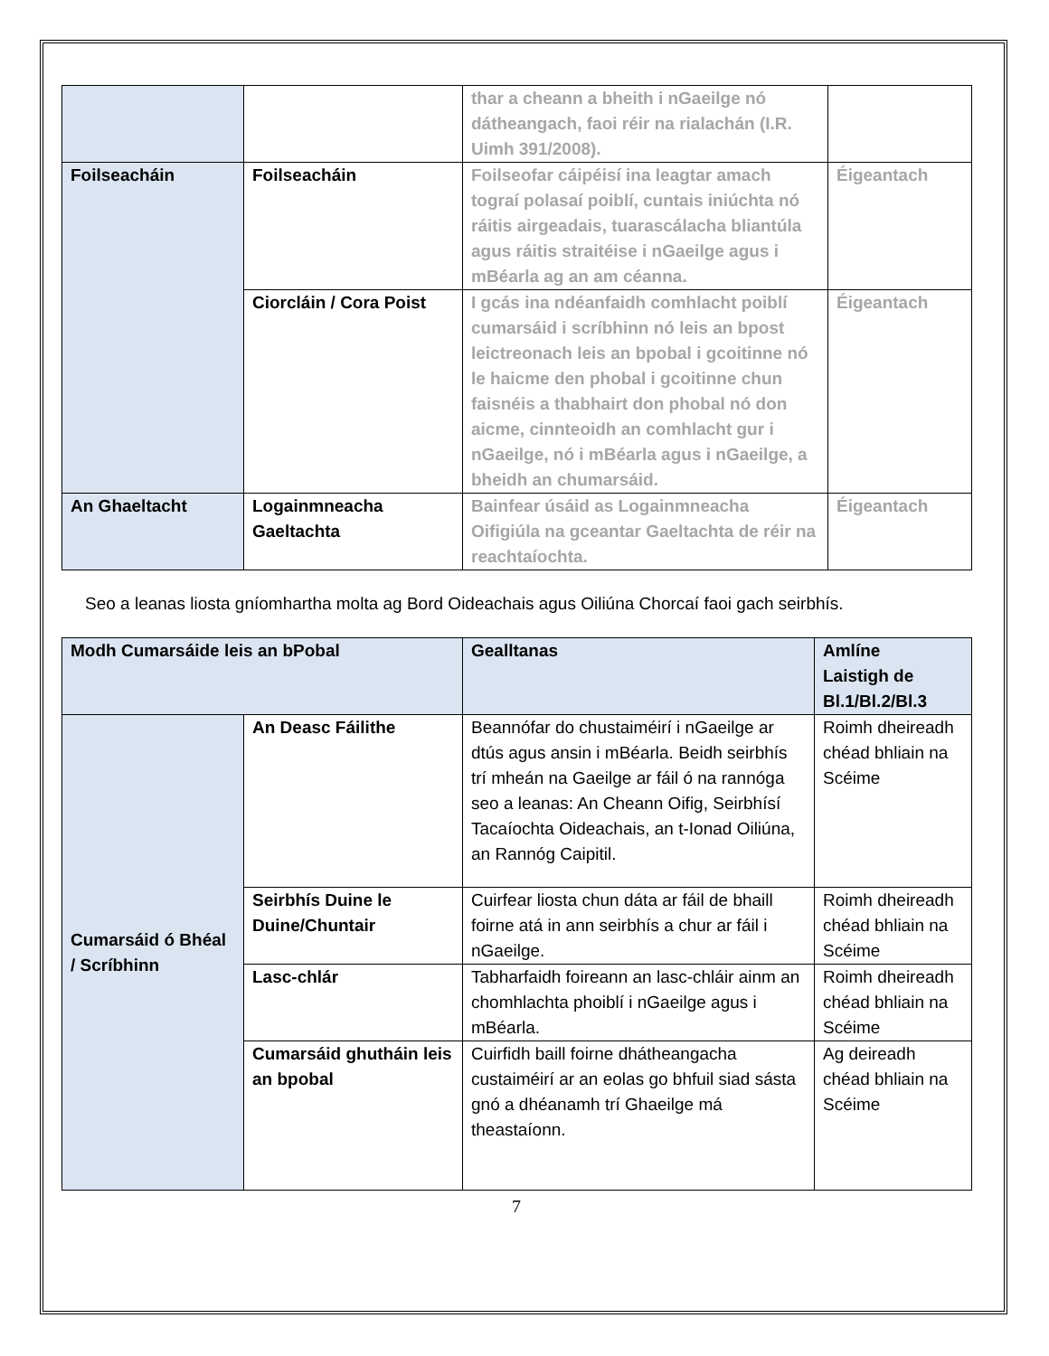| | | thar a cheann a bheith i nGaeilge nó dátheangach, faoi réir na rialachán (I.R. Uimh 391/2008). | |
| Foilseacháin | Foilseacháin | Foilseofar cáipéisí ina leagtar amach tograí polasaí poiblí, cuntais iniúchta nó ráitis airgeadais, tuarascálacha bliantúla agus ráitis straitéise i nGaeilge agus i mBéarla ag an am céanna. | Éigeantach |
| | Ciorcláin / Cora Poist | I gcás ina ndéanfaidh comhlacht poiblí cumarsáid i scríbhinn nó leis an bpost leictreonach leis an bpobal i gcoitinne nó le haicme den phobal i gcoitinne chun faisnéis a thabhairt don phobal nó don aicme, cinnteoidh an comhlacht gur i nGaeilge, nó i mBéarla agus i nGaeilge, a bheidh an chumarsáid. | Éigeantach |
| An Ghaeltacht | Logainmneacha Gaeltachta | Bainfear úsáid as Logainmneacha Oifigiúla na gceantar Gaeltachta de réir na reachtaíochta. | Éigeantach |
Seo a leanas liosta gníomhartha molta ag Bord Oideachais agus Oiliúna Chorcaí faoi gach seirbhís.
| Modh Cumarsáide leis an bPobal | | Gealltanas | Amlíne Laistigh de Bl.1/Bl.2/Bl.3 |
| Cumarsáid ó Bhéal / Scríbhinn | An Deasc Fáilithe | Beannófar do chustaiméirí i nGaeilge ar dtús agus ansin i mBéarla. Beidh seirbhís trí mheán na Gaeilge ar fáil ó na rannóga seo a leanas: An Cheann Oifig, Seirbhísí Tacaíochta Oideachais, an t-Ionad Oiliúna, an Rannóg Caipitil. | Roimh dheireadh chéad bhliain na Scéime |
| | Seirbhís Duine le Duine/Chuntair | Cuirfear liosta chun dáta ar fáil de bhaill foirne atá in ann seirbhís a chur ar fáil i nGaeilge. | Roimh dheireadh chéad bhliain na Scéime |
| | Lasc-chlár | Tabharfaidh foireann an lasc-chláir ainm an chomhlachta phoiblí i nGaeilge agus i mBéarla. | Roimh dheireadh chéad bhliain na Scéime |
| | Cumarsáid ghutháin leis an bpobal | Cuirfidh baill foirne dhátheangacha custaiméirí ar an eolas go bhfuil siad sásta gnó a dhéanamh trí Ghaeilge má theastaíonn. | Ag deireadh chéad bhliain na Scéime |
7